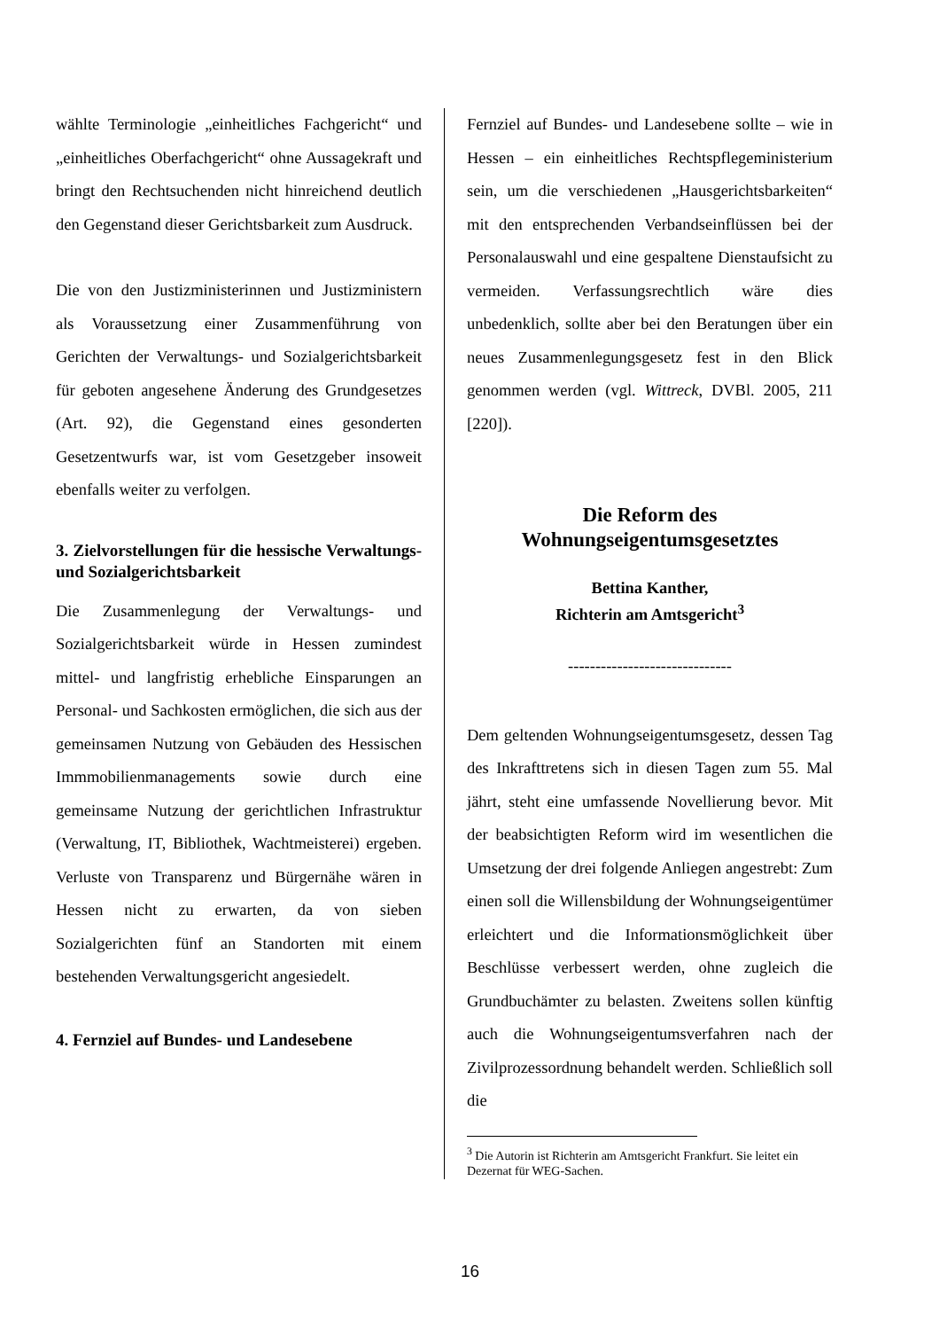wählte Terminologie „einheitliches Fachgericht“ und „einheitliches Oberfachgericht“ ohne Aussagekraft und bringt den Rechtsuchenden nicht hinreichend deutlich den Gegenstand dieser Gerichtsbarkeit zum Ausdruck.
Die von den Justizministerinnen und Justizministern als Voraussetzung einer Zusammenführung von Gerichten der Verwaltungs- und Sozialgerichtsbarkeit für geboten angesehene Änderung des Grundgesetzes (Art. 92), die Gegenstand eines gesonderten Gesetzentwurfs war, ist vom Gesetzgeber insoweit ebenfalls weiter zu verfolgen.
3. Zielvorstellungen für die hessische Verwaltungs- und Sozialgerichtsbarkeit
Die Zusammenlegung der Verwaltungs- und Sozialgerichtsbarkeit würde in Hessen zumindest mittel- und langfristig erhebliche Einsparungen an Personal- und Sachkosten ermöglichen, die sich aus der gemeinsamen Nutzung von Gebäuden des Hessischen Immmobilienmanagements sowie durch eine gemeinsame Nutzung der gerichtlichen Infrastruktur (Verwaltung, IT, Bibliothek, Wachtmeisterei) ergeben. Verluste von Transparenz und Bürgernähe wären in Hessen nicht zu erwarten, da von sieben Sozialgerichten fünf an Standorten mit einem bestehenden Verwaltungsgericht angesiedelt.
4. Fernziel auf Bundes- und Landesebene
Fernziel auf Bundes- und Landesebene sollte – wie in Hessen – ein einheitliches Rechtspflegeministerium sein, um die verschiedenen „Hausgerichtsbarkeiten“ mit den entsprechenden Verbandseinflüssen bei der Personalauswahl und eine gespaltene Dienstaufsicht zu vermeiden. Verfassungsrechtlich wäre dies unbedenklich, sollte aber bei den Beratungen über ein neues Zusammenlegungsgesetz fest in den Blick genommen werden (vgl. Wittreck, DVBl. 2005, 211 [220]).
Die Reform des
Wohnungseigentumsgesetztes
Bettina Kanther,
Richterin am Amtsgericht<sup>3</sup>
------------------------------
Dem geltenden Wohnungseigentumsgesetz, dessen Tag des Inkrafttretens sich in diesen Tagen zum 55. Mal jährt, steht eine umfassende Novellierung bevor. Mit der beabsichtigten Reform wird im wesentlichen die Umsetzung der drei folgende Anliegen angestrebt: Zum einen soll die Willensbildung der Wohnungseigentümer erleichtert und die Informationsmöglichkeit über Beschlüsse verbessert werden, ohne zugleich die Grundbuchämter zu belasten. Zweitens sollen künftig auch die Wohnungseigentumsverfahren nach der Zivilprozessordnung behandelt werden. Schließlich soll die
<sup>3</sup> Die Autorin ist Richterin am Amtsgericht Frankfurt. Sie leitet ein Dezernat für WEG-Sachen.
16